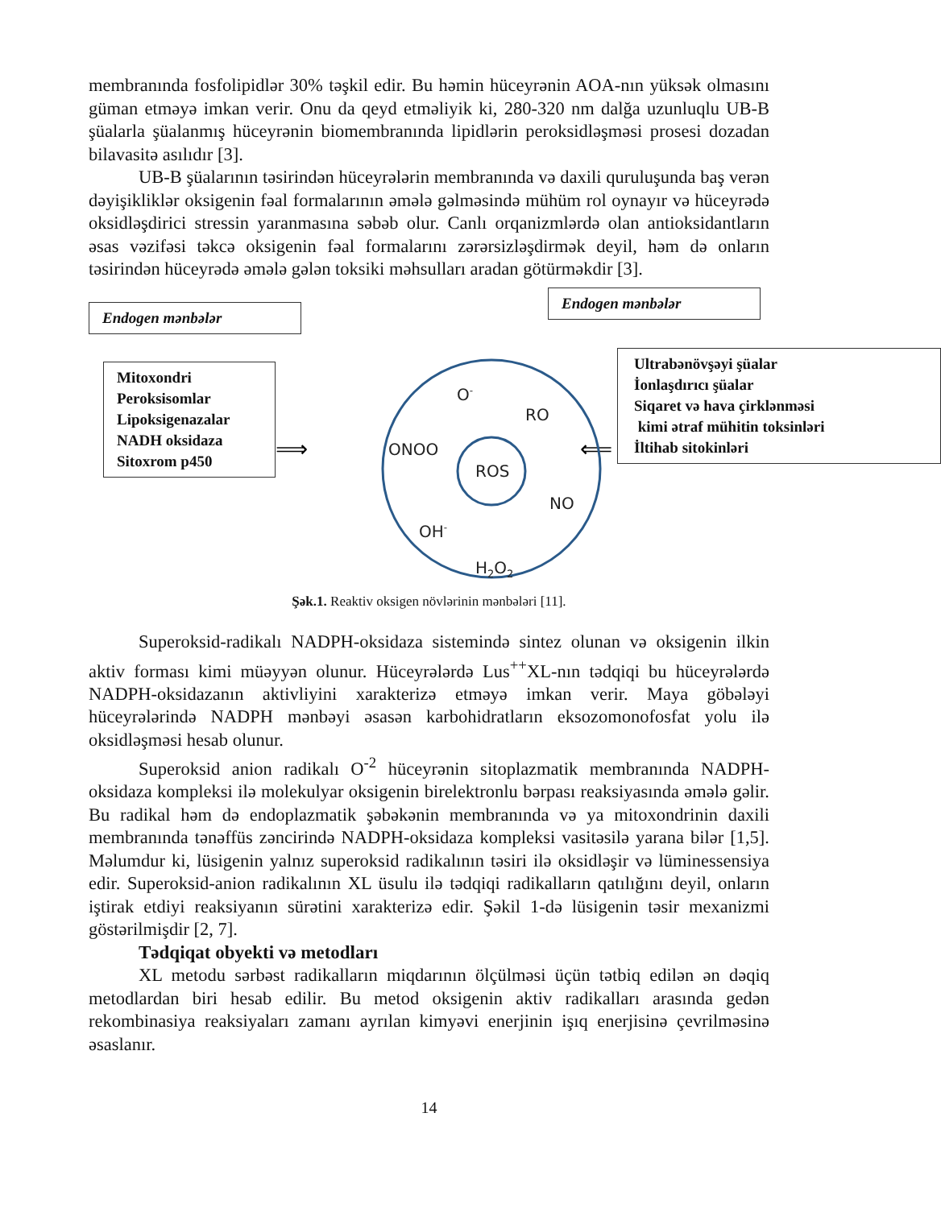membranında fosfolipidlər 30% təşkil edir. Bu həmin hüceyrənin AOA-nın yüksək olmasını güman etməyə imkan verir. Onu da qeyd etməliyik ki, 280-320 nm dalğa uzunluqlu UB-B şüalarla şüalanmış hüceyrənin biomembranında lipidlərin peroksidləşməsi prosesi dozadan bilavasitə asılıdır [3].
UB-B şüalarının təsirindən hüceyrələrin membranında və daxili quruluşunda baş verən dəyişikliklər oksigenin fəal formalarının əmələ gəlməsində mühüm rol oynayır və hüceyrədə oksidləşdirici stressin yaranmasına səbəb olur. Canlı orqanizmlərdə olan antioksidantların əsas vəzifəsi təkcə oksigenin fəal formalarını zərərsizləşdirmək deyil, həm də onların təsirindən hüceyrədə əmələ gələn toksiki məhsulları aradan götürməkdir [3].
Endogen mənbələr
Endogen mənbələr
Mitoxondri
Peroksisomlar
Lipoksigenazalar
NADH oksidaza
Sitoxrom p450
⟹
⟸
O-
RO
ONOO
ROS
NO
OH-
H2O2
Ultrabənövşəyi şüalar
İonlaşdırıcı şüalar
Siqaret və hava çirklənməsi
kimi ətraf mühitin toksinləri
İltihab sitokinləri
Şək.1. Reaktiv oksigen növlərinin mənbələri [11].
Superoksid-radikalı NADPH-oksidaza sistemində sintez olunan və oksigenin ilkin aktiv forması kimi müəyyən olunur. Hüceyrələrdə Lus<sup>++</sup>XL-nın tədqiqi bu hüceyrələrdə NADPH-oksidazanın aktivliyini xarakterizə etməyə imkan verir. Maya göbələyi hüceyrələrində NADPH mənbəyi əsasən karbohidratların eksozomonofosfat yolu ilə oksidləşməsi hesab olunur.
Superoksid anion radikalı O<sup>-2</sup> hüceyrənin sitoplazmatik membranında NADPH-oksidaza kompleksi ilə molekulyar oksigenin birelektronlu bərpası reaksiyasında əmələ gəlir. Bu radikal həm də endoplazmatik şəbəkənin membranında və ya mitoxondrinin daxili membranında tənəffüs zəncirində NADPH-oksidaza kompleksi vasitəsilə yarana bilər [1,5]. Məlumdur ki, lüsigenin yalnız superoksid radikalının təsiri ilə oksidləşir və lüminessensiya edir. Superoksid-anion radikalının XL üsulu ilə tədqiqi radikalların qatılığını deyil, onların iştirak etdiyi reaksiyanın sürətini xarakterizə edir. Şəkil 1-də lüsigenin təsir mexanizmi göstərilmişdir [2, 7].
Tədqiqat obyekti və metodları
XL metodu sərbəst radikalların miqdarının ölçülməsi üçün tətbiq edilən ən dəqiq metodlardan biri hesab edilir. Bu metod oksigenin aktiv radikalları arasında gedən rekombinasiya reaksiyaları zamanı ayrılan kimyəvi enerjinin işıq enerjisinə çevrilməsinə əsaslanır.
14